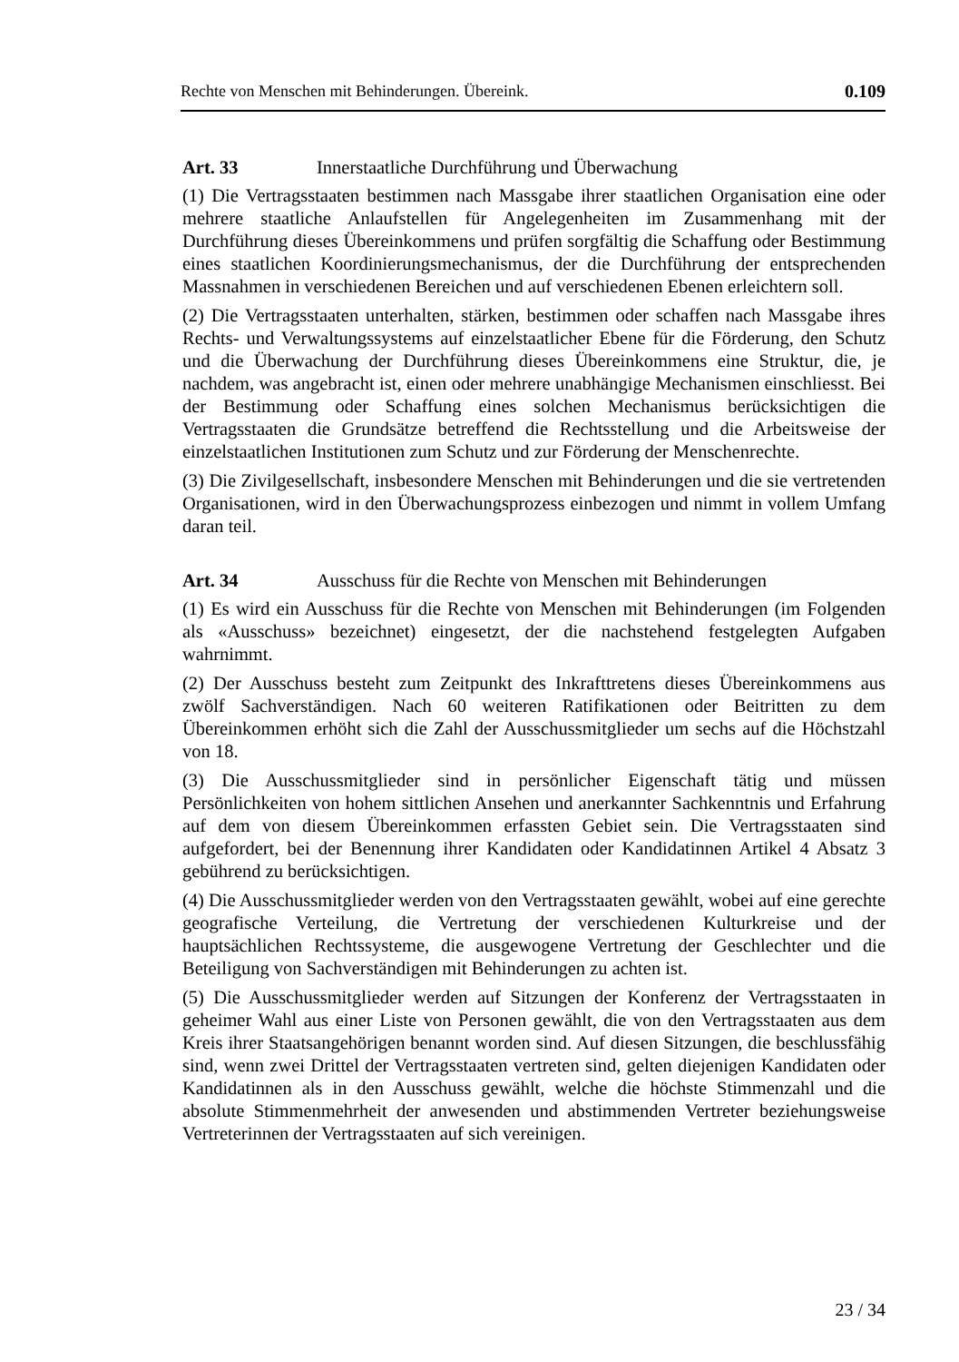Rechte von Menschen mit Behinderungen. Übereink. 0.109
Art. 33 Innerstaatliche Durchführung und Überwachung
(1) Die Vertragsstaaten bestimmen nach Massgabe ihrer staatlichen Organisation eine oder mehrere staatliche Anlaufstellen für Angelegenheiten im Zusammenhang mit der Durchführung dieses Übereinkommens und prüfen sorgfältig die Schaffung oder Bestimmung eines staatlichen Koordinierungsmechanismus, der die Durchführung der entsprechenden Massnahmen in verschiedenen Bereichen und auf verschiedenen Ebenen erleichtern soll.
(2) Die Vertragsstaaten unterhalten, stärken, bestimmen oder schaffen nach Massgabe ihres Rechts- und Verwaltungssystems auf einzelstaatlicher Ebene für die Förderung, den Schutz und die Überwachung der Durchführung dieses Übereinkommens eine Struktur, die, je nachdem, was angebracht ist, einen oder mehrere unabhängige Mechanismen einschliesst. Bei der Bestimmung oder Schaffung eines solchen Mechanismus berücksichtigen die Vertragsstaaten die Grundsätze betreffend die Rechtsstellung und die Arbeitsweise der einzelstaatlichen Institutionen zum Schutz und zur Förderung der Menschenrechte.
(3) Die Zivilgesellschaft, insbesondere Menschen mit Behinderungen und die sie vertretenden Organisationen, wird in den Überwachungsprozess einbezogen und nimmt in vollem Umfang daran teil.
Art. 34 Ausschuss für die Rechte von Menschen mit Behinderungen
(1) Es wird ein Ausschuss für die Rechte von Menschen mit Behinderungen (im Folgenden als «Ausschuss» bezeichnet) eingesetzt, der die nachstehend festgelegten Aufgaben wahrnimmt.
(2) Der Ausschuss besteht zum Zeitpunkt des Inkrafttretens dieses Übereinkommens aus zwölf Sachverständigen. Nach 60 weiteren Ratifikationen oder Beitritten zu dem Übereinkommen erhöht sich die Zahl der Ausschussmitglieder um sechs auf die Höchstzahl von 18.
(3) Die Ausschussmitglieder sind in persönlicher Eigenschaft tätig und müssen Persönlichkeiten von hohem sittlichen Ansehen und anerkannter Sachkenntnis und Erfahrung auf dem von diesem Übereinkommen erfassten Gebiet sein. Die Vertragsstaaten sind aufgefordert, bei der Benennung ihrer Kandidaten oder Kandidatinnen Artikel 4 Absatz 3 gebührend zu berücksichtigen.
(4) Die Ausschussmitglieder werden von den Vertragsstaaten gewählt, wobei auf eine gerechte geografische Verteilung, die Vertretung der verschiedenen Kulturkreise und der hauptsächlichen Rechtssysteme, die ausgewogene Vertretung der Geschlechter und die Beteiligung von Sachverständigen mit Behinderungen zu achten ist.
(5) Die Ausschussmitglieder werden auf Sitzungen der Konferenz der Vertragsstaaten in geheimer Wahl aus einer Liste von Personen gewählt, die von den Vertragsstaaten aus dem Kreis ihrer Staatsangehörigen benannt worden sind. Auf diesen Sitzungen, die beschlussfähig sind, wenn zwei Drittel der Vertragsstaaten vertreten sind, gelten diejenigen Kandidaten oder Kandidatinnen als in den Ausschuss gewählt, welche die höchste Stimmenzahl und die absolute Stimmenmehrheit der anwesenden und abstimmenden Vertreter beziehungsweise Vertreterinnen der Vertragsstaaten auf sich vereinigen.
23 / 34